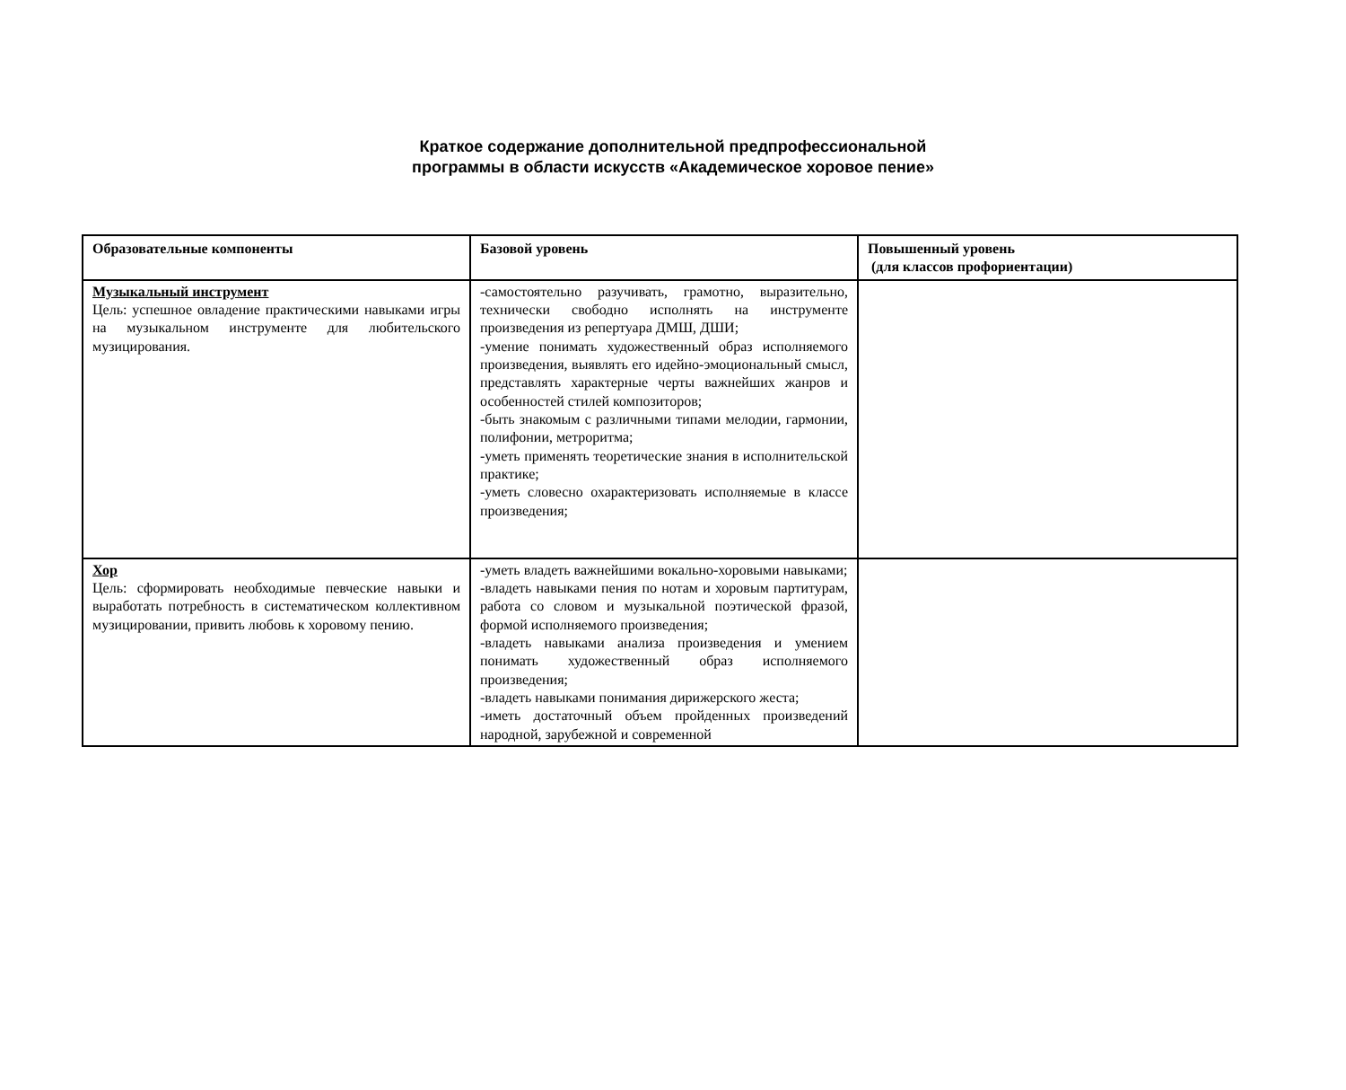Краткое содержание дополнительной предпрофессиональной программы в области искусств «Академическое хоровое пение»
| Образовательные компоненты | Базовой уровень | Повышенный уровень (для классов профориентации) |
| --- | --- | --- |
| Музыкальный инструмент Цель: успешное овладение практическими навыками игры на музыкальном инструменте для любительского музицирования. | -самостоятельно разучивать, грамотно, выразительно, технически свободно исполнять на инструменте произведения из репертуара ДМШ, ДШИ; -умение понимать художественный образ исполняемого произведения, выявлять его идейно-эмоциональный смысл, представлять характерные черты важнейших жанров и особенностей стилей композиторов; -быть знакомым с различными типами мелодии, гармонии, полифонии, метроритма; -уметь применять теоретические знания в исполнительской практике; -уметь словесно охарактеризовать исполняемые в классе произведения; | |
| Хор Цель: сформировать необходимые певческие навыки и выработать потребность в систематическом коллективном музицировании, привить любовь к хоровому пению. | -уметь владеть важнейшими вокально-хоровыми навыками; -владеть навыками пения по нотам и хоровым партитурам, работа со словом и музыкальной поэтической фразой, формой исполняемого произведения; -владеть навыками анализа произведения и умением понимать художественный образ исполняемого произведения; -владеть навыками понимания дирижерского жеста; -иметь достаточный объем пройденных произведений народной, зарубежной и современной | |